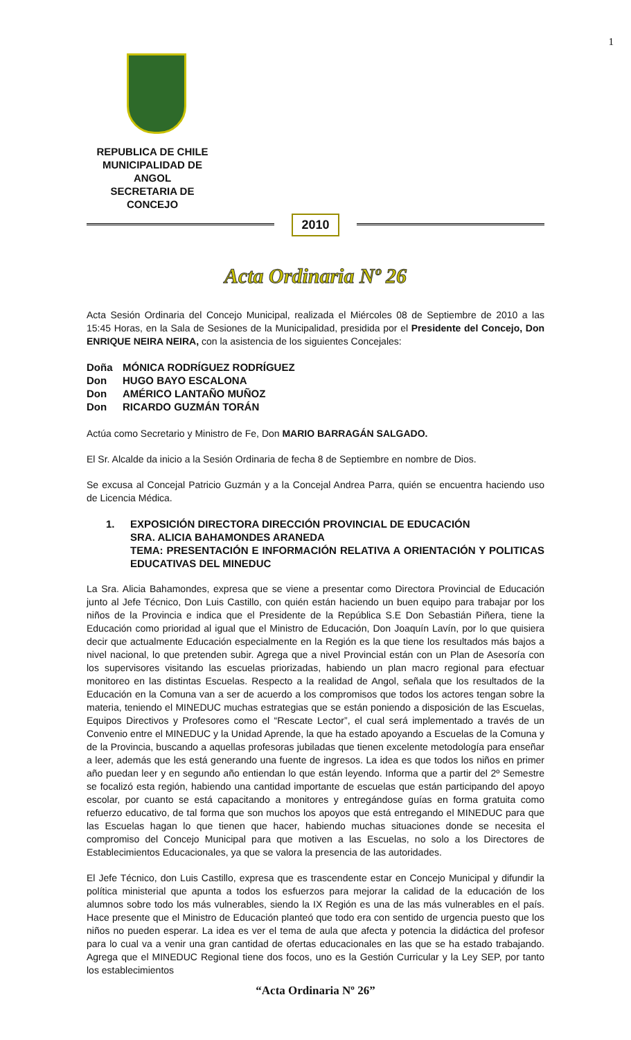1
REPUBLICA DE CHILE
MUNICIPALIDAD DE ANGOL
SECRETARIA DE CONCEJO
2010
Acta Ordinaria Nº 26
Acta Sesión Ordinaria del Concejo Municipal, realizada el Miércoles 08 de Septiembre de 2010 a las 15:45 Horas, en la Sala de Sesiones de la Municipalidad, presidida por el Presidente del Concejo, Don ENRIQUE NEIRA NEIRA, con la asistencia de los siguientes Concejales:
Doña MÓNICA RODRÍGUEZ RODRÍGUEZ
Don HUGO BAYO ESCALONA
Don AMÉRICO LANTAÑO MUÑOZ
Don RICARDO GUZMÁN TORÁN
Actúa como Secretario y Ministro de Fe, Don MARIO BARRAGÁN SALGADO.
El Sr. Alcalde da inicio a la Sesión Ordinaria de fecha 8 de Septiembre en nombre de Dios.
Se excusa al Concejal Patricio Guzmán y a la Concejal Andrea Parra, quién se encuentra haciendo uso de Licencia Médica.
1. EXPOSICIÓN DIRECTORA DIRECCIÓN PROVINCIAL DE EDUCACIÓN
SRA. ALICIA BAHAMONDES ARANEDA
TEMA: PRESENTACIÓN E INFORMACIÓN RELATIVA A ORIENTACIÓN Y POLITICAS EDUCATIVAS DEL MINEDUC
La Sra. Alicia Bahamondes, expresa que se viene a presentar como Directora Provincial de Educación junto al Jefe Técnico, Don Luis Castillo, con quién están haciendo un buen equipo para trabajar por los niños de la Provincia e indica que el Presidente de la República S.E Don Sebastián Piñera, tiene la Educación como prioridad al igual que el Ministro de Educación, Don Joaquín Lavín, por lo que quisiera decir que actualmente Educación especialmente en la Región es la que tiene los resultados más bajos a nivel nacional, lo que pretenden subir. Agrega que a nivel Provincial están con un Plan de Asesoría con los supervisores visitando las escuelas priorizadas, habiendo un plan macro regional para efectuar monitoreo en las distintas Escuelas. Respecto a la realidad de Angol, señala que los resultados de la Educación en la Comuna van a ser de acuerdo a los compromisos que todos los actores tengan sobre la materia, teniendo el MINEDUC muchas estrategias que se están poniendo a disposición de las Escuelas, Equipos Directivos y Profesores como el “Rescate Lector”, el cual será implementado a través de un Convenio entre el MINEDUC y la Unidad Aprende, la que ha estado apoyando a Escuelas de la Comuna y de la Provincia, buscando a aquellas profesoras jubiladas que tienen excelente metodología para enseñar a leer, además que les está generando una fuente de ingresos. La idea es que todos los niños en primer año puedan leer y en segundo año entiendan lo que están leyendo. Informa que a partir del 2º Semestre se focalizó esta región, habiendo una cantidad importante de escuelas que están participando del apoyo escolar, por cuanto se está capacitando a monitores y entregándose guías en forma gratuita como refuerzo educativo, de tal forma que son muchos los apoyos que está entregando el MINEDUC para que las Escuelas hagan lo que tienen que hacer, habiendo muchas situaciones donde se necesita el compromiso del Concejo Municipal para que motiven a las Escuelas, no solo a los Directores de Establecimientos Educacionales, ya que se valora la presencia de las autoridades.
El Jefe Técnico, don Luis Castillo, expresa que es trascendente estar en Concejo Municipal y difundir la política ministerial que apunta a todos los esfuerzos para mejorar la calidad de la educación de los alumnos sobre todo los más vulnerables, siendo la IX Región es una de las más vulnerables en el país. Hace presente que el Ministro de Educación planteó que todo era con sentido de urgencia puesto que los niños no pueden esperar. La idea es ver el tema de aula que afecta y potencia la didáctica del profesor para lo cual va a venir una gran cantidad de ofertas educacionales en las que se ha estado trabajando. Agrega que el MINEDUC Regional tiene dos focos, uno es la Gestión Curricular y la Ley SEP, por tanto los establecimientos
“Acta Ordinaria Nº 26”